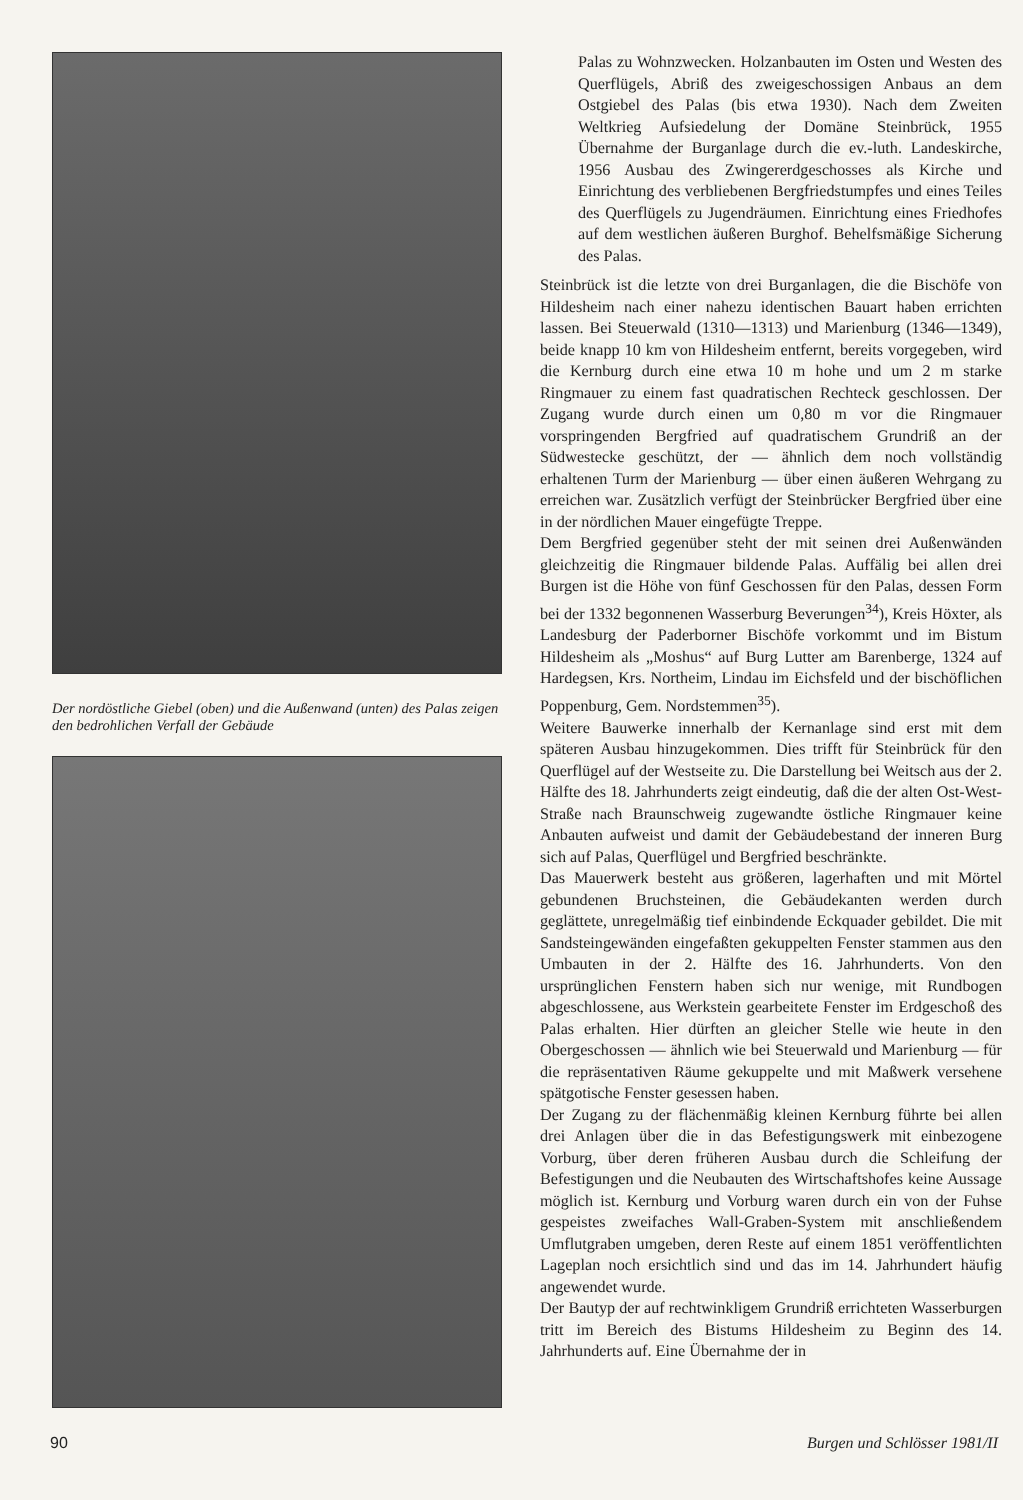Der nordöstliche Giebel (oben) und die Außenwand (unten) des Palas zeigen den bedrohlichen Verfall der Gebäude
Palas zu Wohnzwecken. Holzanbauten im Osten und Westen des Querflügels, Abriß des zweigeschossigen Anbaus an dem Ostgiebel des Palas (bis etwa 1930). Nach dem Zweiten Weltkrieg Aufsiedelung der Domäne Steinbrück, 1955 Übernahme der Burganlage durch die ev.-luth. Landeskirche, 1956 Ausbau des Zwingererdgeschosses als Kirche und Einrichtung des verbliebenen Bergfriedstumpfes und eines Teiles des Querflügels zu Jugendräumen. Einrichtung eines Friedhofes auf dem westlichen äußeren Burghof. Behelfsmäßige Sicherung des Palas.
Steinbrück ist die letzte von drei Burganlagen, die die Bischöfe von Hildesheim nach einer nahezu identischen Bauart haben errichten lassen. Bei Steuerwald (1310—1313) und Marienburg (1346—1349), beide knapp 10 km von Hildesheim entfernt, bereits vorgegeben, wird die Kernburg durch eine etwa 10 m hohe und um 2 m starke Ringmauer zu einem fast quadratischen Rechteck geschlossen. Der Zugang wurde durch einen um 0,80 m vor die Ringmauer vorspringenden Bergfried auf quadratischem Grundriß an der Südwestecke geschützt, der — ähnlich dem noch vollständig erhaltenen Turm der Marienburg — über einen äußeren Wehrgang zu erreichen war. Zusätzlich verfügt der Steinbrücker Bergfried über eine in der nördlichen Mauer eingefügte Treppe.
Dem Bergfried gegenüber steht der mit seinen drei Außenwänden gleichzeitig die Ringmauer bildende Palas. Auffälig bei allen drei Burgen ist die Höhe von fünf Geschossen für den Palas, dessen Form bei der 1332 begonnenen Wasserburg Beverungen<sup>34</sup>), Kreis Höxter, als Landesburg der Paderborner Bischöfe vorkommt und im Bistum Hildesheim als „Moshus“ auf Burg Lutter am Barenberge, 1324 auf Hardegsen, Krs. Northeim, Lindau im Eichsfeld und der bischöflichen Poppenburg, Gem. Nordstemmen<sup>35</sup>).
Weitere Bauwerke innerhalb der Kernanlage sind erst mit dem späteren Ausbau hinzugekommen. Dies trifft für Steinbrück für den Querflügel auf der Westseite zu. Die Darstellung bei Weitsch aus der 2. Hälfte des 18. Jahrhunderts zeigt eindeutig, daß die der alten Ost-West-Straße nach Braunschweig zugewandte östliche Ringmauer keine Anbauten aufweist und damit der Gebäudebestand der inneren Burg sich auf Palas, Querflügel und Bergfried beschränkte.
Das Mauerwerk besteht aus größeren, lagerhaften und mit Mörtel gebundenen Bruchsteinen, die Gebäudekanten werden durch geglättete, unregelmäßig tief einbindende Eckquader gebildet. Die mit Sandsteingewänden eingefaßten gekuppelten Fenster stammen aus den Umbauten in der 2. Hälfte des 16. Jahrhunderts. Von den ursprünglichen Fenstern haben sich nur wenige, mit Rundbogen abgeschlossene, aus Werkstein gearbeitete Fenster im Erdgeschoß des Palas erhalten. Hier dürften an gleicher Stelle wie heute in den Obergeschossen — ähnlich wie bei Steuerwald und Marienburg — für die repräsentativen Räume gekuppelte und mit Maßwerk versehene spätgotische Fenster gesessen haben.
Der Zugang zu der flächenmäßig kleinen Kernburg führte bei allen drei Anlagen über die in das Befestigungswerk mit einbezogene Vorburg, über deren früheren Ausbau durch die Schleifung der Befestigungen und die Neubauten des Wirtschaftshofes keine Aussage möglich ist. Kernburg und Vorburg waren durch ein von der Fuhse gespeistes zweifaches Wall-Graben-System mit anschließendem Umflutgraben umgeben, deren Reste auf einem 1851 veröffentlichten Lageplan noch ersichtlich sind und das im 14. Jahrhundert häufig angewendet wurde.
Der Bautyp der auf rechtwinkligem Grundriß errichteten Wasserburgen tritt im Bereich des Bistums Hildesheim zu Beginn des 14. Jahrhunderts auf. Eine Übernahme der in
90 Burgen und Schlösser 1981/II